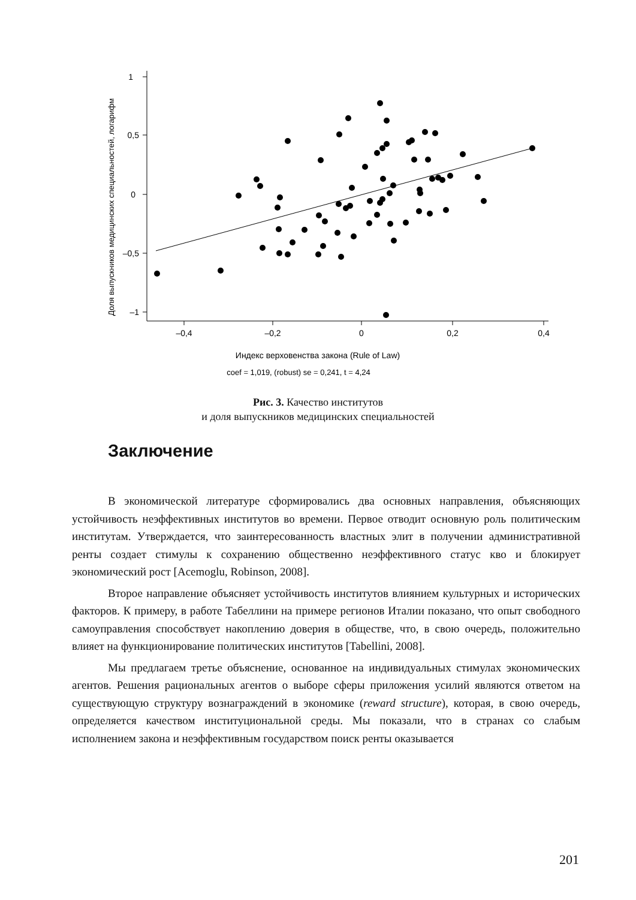1
0,5
0
–0,5
–1
–0,4
–0,2
0
0,2
0,4
Индекс верховенства закона (Rule of Law)
coef = 1,019, (robust) se = 0,241, t = 4,24
Доля выпускников медицинских специальностей, логарифм
Рис. 3. Качество институтов
и доля выпускников медицинских специальностей
Заключение
В экономической литературе сформировались два основных направления, объясняющих устойчивость неэффективных институтов во времени. Первое отводит основную роль политическим институтам. Утверждается, что заинтересованность властных элит в получении административной ренты создает стимулы к сохранению общественно неэффективного статус кво и блокирует экономический рост [Acemoglu, Robinson, 2008].
Второе направление объясняет устойчивость институтов влиянием культурных и исторических факторов. К примеру, в работе Табеллини на примере регионов Италии показано, что опыт свободного самоуправления способствует накоплению доверия в обществе, что, в свою очередь, положительно влияет на функционирование политических институтов [Tabellini, 2008].
Мы предлагаем третье объяснение, основанное на индивидуальных стимулах экономических агентов. Решения рациональных агентов о выборе сферы приложения усилий являются ответом на существующую структуру вознаграждений в экономике (reward structure), которая, в свою очередь, определяется качеством институциональной среды. Мы показали, что в странах со слабым исполнением закона и неэффективным государством поиск ренты оказывается
201